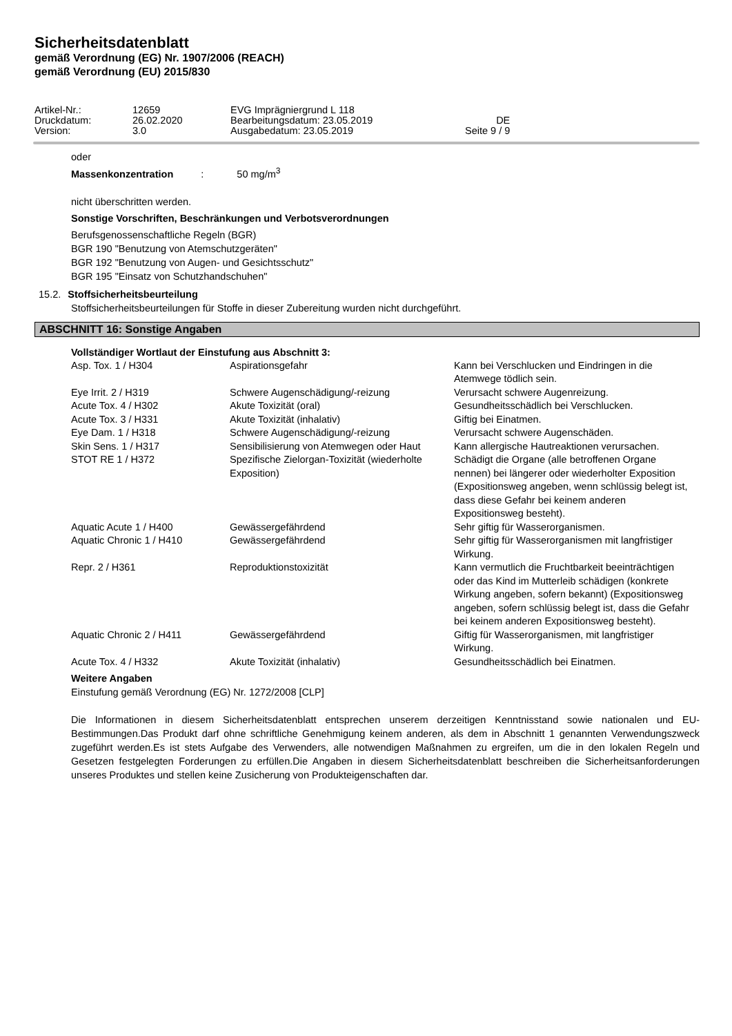Sicherheitsdatenblatt
gemäß Verordnung (EG) Nr. 1907/2006 (REACH)
gemäß Verordnung (EU) 2015/830
| Artikel-Nr.: | 12659 | EVG Imprägniergrund L 118 | |
| Druckdatum: | 26.02.2020 | Bearbeitungsdatum: 23.05.2019 | DE |
| Version: | 3.0 | Ausgabedatum: 23.05.2019 | Seite 9 / 9 |
oder
Massenkonzentration : 50 mg/m<sup>3</sup>
nicht überschritten werden.
Sonstige Vorschriften, Beschränkungen und Verbotsverordnungen
Berufsgenossenschaftliche Regeln (BGR)
BGR 190 "Benutzung von Atemschutzgeräten"
BGR 192 "Benutzung von Augen- und Gesichtsschutz"
BGR 195 "Einsatz von Schutzhandschuhen"
15.2. Stoffsicherheitsbeurteilung
Stoffsicherheitsbeurteilungen für Stoffe in dieser Zubereitung wurden nicht durchgeführt.
ABSCHNITT 16: Sonstige Angaben
Vollständiger Wortlaut der Einstufung aus Abschnitt 3:
| Asp. Tox. 1 / H304 | Aspirationsgefahr | Kann bei Verschlucken und Eindringen in die Atemwege tödlich sein. |
| Eye Irrit. 2 / H319 | Schwere Augenschädigung/-reizung | Verursacht schwere Augenreizung. |
| Acute Tox. 4 / H302 | Akute Toxizität (oral) | Gesundheitsschädlich bei Verschlucken. |
| Acute Tox. 3 / H331 | Akute Toxizität (inhalativ) | Giftig bei Einatmen. |
| Eye Dam. 1 / H318 | Schwere Augenschädigung/-reizung | Verursacht schwere Augenschäden. |
| Skin Sens. 1 / H317 | Sensibilisierung von Atemwegen oder Haut | Kann allergische Hautreaktionen verursachen. |
| STOT RE 1 / H372 | Spezifische Zielorgan-Toxizität (wiederholte Exposition) | Schädigt die Organe (alle betroffenen Organe nennen) bei längerer oder wiederholter Exposition (Expositionsweg angeben, wenn schlüssig belegt ist, dass diese Gefahr bei keinem anderen Expositionsweg besteht). |
| Aquatic Acute 1 / H400 | Gewässergefährdend | Sehr giftig für Wasserorganismen. |
| Aquatic Chronic 1 / H410 | Gewässergefährdend | Sehr giftig für Wasserorganismen mit langfristiger Wirkung. |
| Repr. 2 / H361 | Reproduktionstoxizität | Kann vermutlich die Fruchtbarkeit beeinträchtigen oder das Kind im Mutterleib schädigen (konkrete Wirkung angeben, sofern bekannt) (Expositionsweg angeben, sofern schlüssig belegt ist, dass die Gefahr bei keinem anderen Expositionsweg besteht). |
| Aquatic Chronic 2 / H411 | Gewässergefährdend | Giftig für Wasserorganismen, mit langfristiger Wirkung. |
| Acute Tox. 4 / H332 | Akute Toxizität (inhalativ) | Gesundheitsschädlich bei Einatmen. |
Weitere Angaben
Einstufung gemäß Verordnung (EG) Nr. 1272/2008 [CLP]
Die Informationen in diesem Sicherheitsdatenblatt entsprechen unserem derzeitigen Kenntnisstand sowie nationalen und EU-Bestimmungen.Das Produkt darf ohne schriftliche Genehmigung keinem anderen, als dem in Abschnitt 1 genannten Verwendungszweck zugeführt werden.Es ist stets Aufgabe des Verwenders, alle notwendigen Maßnahmen zu ergreifen, um die in den lokalen Regeln und Gesetzen festgelegten Forderungen zu erfüllen.Die Angaben in diesem Sicherheitsdatenblatt beschreiben die Sicherheitsanforderungen unseres Produktes und stellen keine Zusicherung von Produkteigenschaften dar.